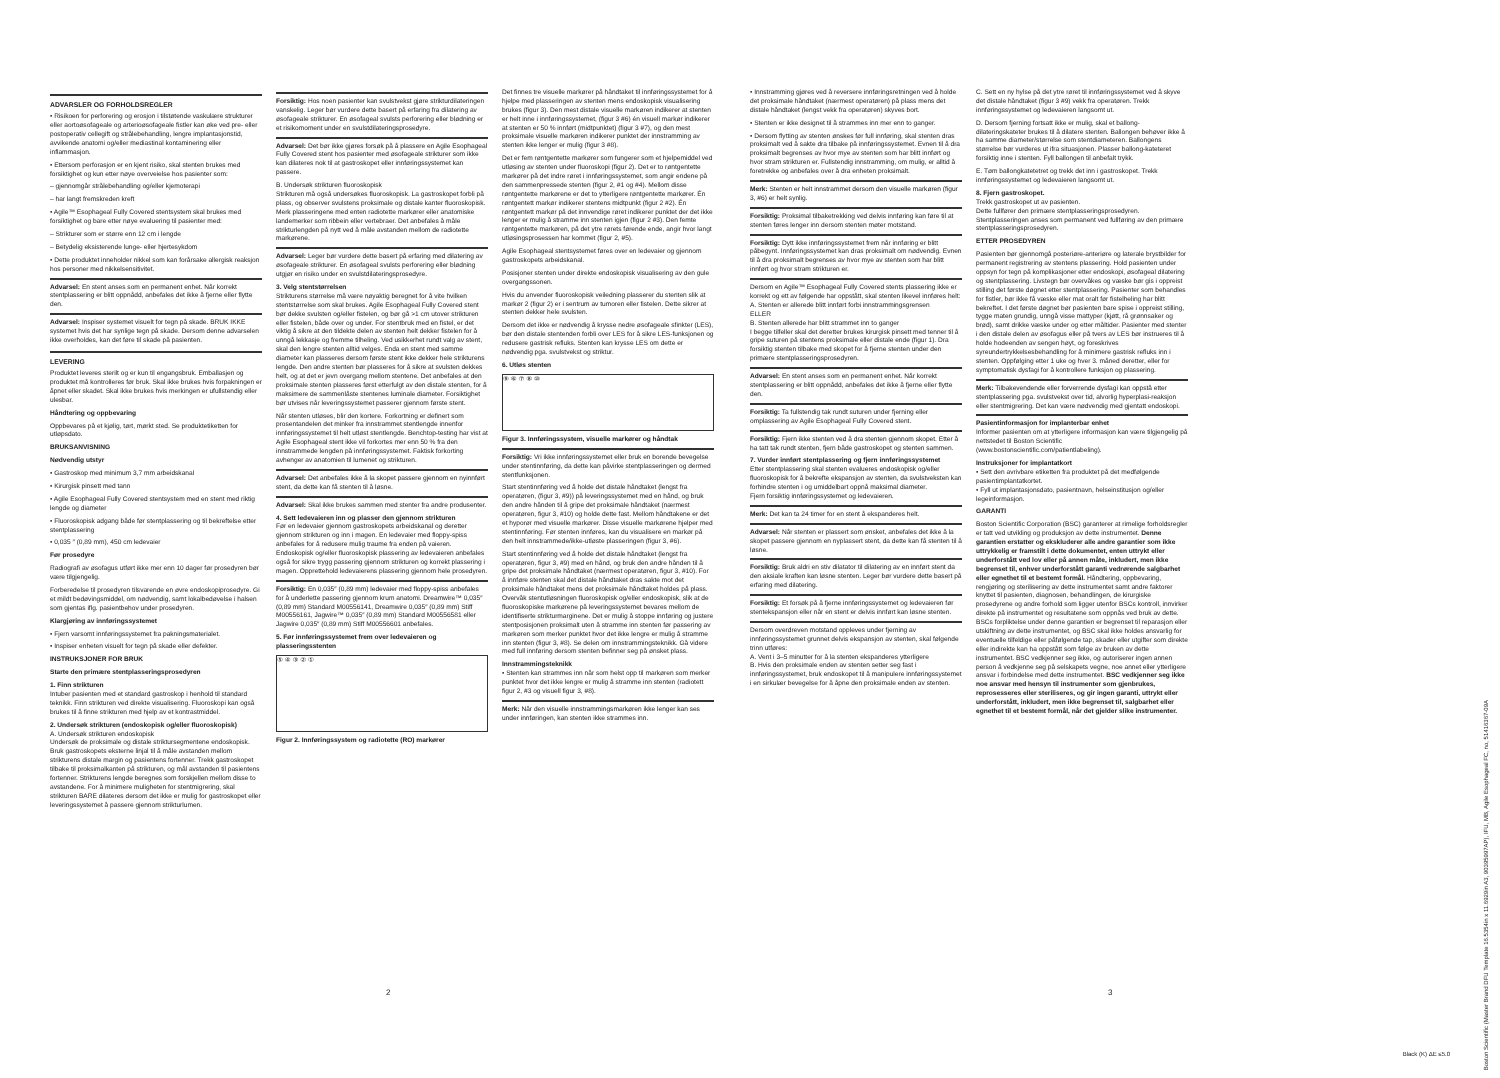ADVARSLER OG FORHOLDSREGLER
• Risikoen for perforering og erosjon i tilstøtende vaskulære strukturer eller aortoøsofageale og arterioøsofageale fistler kan øke ved pre- eller postoperativ cellegift og strålebehandling, lengre implantasjonstid, avvikende anatomi og/eller mediastinal kontaminering eller inflammasjon.
• Ettersom perforasjon er en kjent risiko, skal stenten brukes med forsiktighet og kun etter nøye overveielse hos pasienter som:
– gjennomgår strålebehandling og/eller kjemoterapi
– har langt fremskreden kreft
• Agile™ Esophageal Fully Covered stentsystem skal brukes med forsiktighet og bare etter nøye evaluering til pasienter med:
– Strikturer som er større enn 12 cm i lengde
– Betydelig eksisterende lunge- eller hjertesykdom
• Dette produktet inneholder nikkel som kan forårsake allergisk reaksjon hos personer med nikkelsensitivitet.
Advarsel: En stent anses som en permanent enhet. Når korrekt stentplassering er blitt oppnådd, anbefales det ikke å fjerne eller flytte den.
Advarsel: Inspiser systemet visuelt for tegn på skade. BRUK IKKE systemet hvis det har synlige tegn på skade. Dersom denne advarselen ikke overholdes, kan det føre til skade på pasienten.
LEVERING
Produktet leveres sterilt og er kun til engangsbruk. Emballasjen og produktet må kontrolleres før bruk. Skal ikke brukes hvis forpakningen er åpnet eller skadet. Skal ikke brukes hvis merkingen er ufullstendig eller ulesbar.
Håndtering og oppbevaring
Oppbevares på et kjølig, tørt, mørkt sted. Se produktetiketten for utløpsdato.
BRUKSANVISNING
Nødvendig utstyr
• Gastroskop med minimum 3,7 mm arbeidskanal
• Kirurgisk pinsett med tann
• Agile Esophageal Fully Covered stentsystem med en stent med riktig lengde og diameter
• Fluoroskopisk adgang både før stentplassering og til bekreftelse etter stentplassering
• 0,035 ″ (0,89 mm), 450 cm ledevaier
Før prosedyre
Radiografi av øsofagus utført ikke mer enn 10 dager før prosedyren bør være tilgjengelig.
Forberedelse til prosedyren tilsvarende en øvre endoskopiprosedyre. Gi et mildt bedøvingsmiddel, om nødvendig, samt lokalbedøvelse i halsen som gjentas iflg. pasientbehov under prosedyren.
Klargjøring av innføringssystemet
• Fjern varsomt innføringssystemet fra pakningsmaterialet.
• Inspiser enheten visuelt for tegn på skade eller defekter.
INSTRUKSJONER FOR BRUK
Starte den primære stentplasseringsprosedyren
1. Finn strikturen
Intuber pasienten med et standard gastroskop i henhold til standard teknikk. Finn strikturen ved direkte visualisering. Fluoroskopi kan også brukes til å finne strikturen med hjelp av et kontrastmiddel.
2. Undersøk strikturen (endoskopisk og/eller fluoroskopisk)
A. Undersøk strikturen endoskopisk
Undersøk de proksimale og distale striktursegmentene endoskopisk. Bruk gastroskopets eksterne linjal til å måle avstanden mellom strikturens distale margin og pasientens fortenner. Trekk gastroskopet tilbake til proksimalkanten på strikturen, og mål avstanden til pasientens fortenner. Strikturens lengde beregnes som forskjellen mellom disse to avstandene. For å minimere muligheten for stentmigrering, skal strikturen BARE dilateres dersom det ikke er mulig for gastroskopet eller leveringssystemet å passere gjennom strikturlumen.
Forsiktig: Hos noen pasienter kan svulstvekst gjøre strikturdilateringen vanskelig. Leger bør vurdere dette basert på erfaring fra dilatering av øsofageale strikturer. En øsofageal svulsts perforering eller blødning er et risikomoment under en svulstdilateringsprosedyre.
Advarsel: Det bør ikke gjøres forsøk på å plassere en Agile Esophageal Fully Covered stent hos pasienter med øsofageale strikturer som ikke kan dilateres nok til at gastroskopet eller innføringssystemet kan passere.
B. Undersøk strikturen fluoroskopisk
Strikturen må også undersøkes fluoroskopisk. La gastroskopet forbli på plass, og observer svulstens proksimale og distale kanter fluoroskopisk. Merk plasseringene med enten radiotette markører eller anatomiske landemerker som ribbein eller vertebraer. Det anbefales å måle strikturlengden på nytt ved å måle avstanden mellom de radiotette markørene.
Advarsel: Leger bør vurdere dette basert på erfaring med dilatering av øsofageale strikturer. En øsofageal svulsts perforering eller blødning utgjør en risiko under en svulstdilateringsprosedyre.
3. Velg stentstørrelsen
Strikturens størrelse må være nøyaktig beregnet for å vite hvilken stentstørrelse som skal brukes. Agile Esophageal Fully Covered stent bør dekke svulsten og/eller fistelen, og bør gå >1 cm utover strikturen eller fistelen, både over og under. For stentbruk med en fistel, er det viktig å sikre at den tildekte delen av stenten helt dekker fistelen for å unngå lekkasje og fremme tilheling. Ved usikkerhet rundt valg av stent, skal den lengre stenten alltid velges. Enda en stent med samme diameter kan plasseres dersom første stent ikke dekker hele strikturens lengde. Den andre stenten bør plasseres for å sikre at svulsten dekkes helt, og at det er jevn overgang mellom stentene. Det anbefales at den proksimale stenten plasseres først etterfulgt av den distale stenten, for å maksimere de sammenlåste stentenes luminale diameter. Forsiktighet bør utvises når leveringssystemet passerer gjennom første stent.
Når stenten utløses, blir den kortere. Forkortning er definert som prosentandelen det minker fra innstrammet stentlengde innenfor innføringssystemet til helt utløst stentlengde. Benchtop-testing har vist at Agile Esophageal stent ikke vil forkortes mer enn 50 % fra den innstrammede lengden på innføringssystemet. Faktisk forkorting avhenger av anatomien til lumenet og strikturen.
Advarsel: Det anbefales ikke å la skopet passere gjennom en nyinnført stent, da dette kan få stenten til å løsne.
Advarsel: Skal ikke brukes sammen med stenter fra andre produsenter.
4. Sett ledevaieren inn og plasser den gjennom strikturen
Før en ledevaier gjennom gastroskopets arbeidskanal og deretter gjennom strikturen og inn i magen. En ledevaier med floppy-spiss anbefales for å redusere mulig traume fra enden på vaieren. Endoskopisk og/eller fluoroskopisk plassering av ledevaieren anbefales også for sikre trygg passering gjennom strikturen og korrekt plassering i magen. Opprettehold ledevaierens plassering gjennom hele prosedyren.
Forsiktig: En 0,035″ (0,89 mm) ledevaier med floppy-spiss anbefales for å underlette passering gjennom krum anatomi. Dreamwire™ 0,035″ (0,89 mm) Standard M00556141, Dreamwire 0,035″ (0,89 mm) Stiff M00556161, Jagwire™ 0,035″ (0,89 mm) Standard M00556581 eller Jagwire 0,035″ (0,89 mm) Stiff M00556601 anbefales.
5. Før innføringssystemet frem over ledevaieren og plasseringsstenten
⑤ ④ ③ ② ①
Figur 2. Innføringssystem og radiotette (RO) markører
Det finnes tre visuelle markører på håndtaket til innføringssystemet for å hjelpe med plasseringen av stenten mens endoskopisk visualisering brukes (figur 3). Den mest distale visuelle markøren indikerer at stenten er helt inne i innføringssystemet, (figur 3 #6) én visuell markør indikerer at stenten er 50 % innført (midtpunktet) (figur 3 #7), og den mest proksimale visuelle markøren indikerer punktet der innstramming av stenten ikke lenger er mulig (figur 3 #8).
Det er fem røntgentette markører som fungerer som et hjelpemiddel ved utløsing av stenten under fluoroskopi (figur 2). Det er to røntgentette markører på det indre røret i innføringssystemet, som angir endene på den sammenpressede stenten (figur 2, #1 og #4). Mellom disse røntgentette markørene er det to ytterligere røntgentette markører. Én røntgentett markør indikerer stentens midtpunkt (figur 2 #2). Én røntgentett markør på det innvendige røret indikerer punktet der det ikke lenger er mulig å stramme inn stenten igjen (figur 2 #3). Den femte røntgentette markøren, på det ytre rørets førende ende, angir hvor langt utløsingsprosessen har kommet (figur 2, #5).
Agile Esophageal stentsystemet føres over en ledevaier og gjennom gastroskopets arbeidskanal.
Posisjoner stenten under direkte endoskopisk visualisering av den gule overgangssonen.
Hvis du anvender fluoroskopisk veiledning plasserer du stenten slik at markør 2 (figur 2) er i sentrum av tumoren eller fistelen. Dette sikrer at stenten dekker hele svulsten.
Dersom det ikke er nødvendig å krysse nedre øsofageale sfinkter (LES), bør den distale stentenden forbli over LES for å sikre LES-funksjonen og redusere gastrisk refluks. Stenten kan krysse LES om dette er nødvendig pga. svulstvekst og striktur.
6. Utløs stenten
⑨ ⑥ ⑦ ⑧ ⑩
Figur 3. Innføringssystem, visuelle markører og håndtak
Forsiktig: Vri ikke innføringssystemet eller bruk en borende bevegelse under stentinnføring, da dette kan påvirke stentplasseringen og dermed stentfunksjonen.
Start stentinnføring ved å holde det distale håndtaket (lengst fra operatøren, (figur 3, #9)) på leveringssystemet med en hånd, og bruk den andre hånden til å gripe det proksimale håndtaket (nærmest operatøren, figur 3, #10) og holde dette fast. Mellom håndtakene er det et hyporør med visuelle markører. Disse visuelle markørene hjelper med stentinnføring. Før stenten innføres, kan du visualisere en markør på den helt innstrammede/ikke-utløste plasseringen (figur 3, #6).
Start stentinnføring ved å holde det distale håndtaket (lengst fra operatøren, figur 3, #9) med en hånd, og bruk den andre hånden til å gripe det proksimale håndtaket (nærmest operatøren, figur 3, #10). For å innføre stenten skal det distale håndtaket dras sakte mot det proksimale håndtaket mens det proksimale håndtaket holdes på plass. Overvåk stentutløsningen fluoroskopisk og/eller endoskopisk, slik at de fluoroskopiske markørene på leveringssystemet bevares mellom de identifiserte strikturmarginene. Det er mulig å stoppe innføring og justere stentposisjonen proksimalt uten å stramme inn stenten før passering av markøren som merker punktet hvor det ikke lengre er mulig å stramme inn stenten (figur 3, #8). Se delen om innstrammingsteknikk. Gå videre med full innføring dersom stenten befinner seg på ønsket plass.
Innstrammingsteknikk
• Stenten kan strammes inn når som helst opp til markøren som merker punktet hvor det ikke lengre er mulig å stramme inn stenten (radiotett figur 2, #3 og visuell figur 3, #8).
Merk: Når den visuelle innstrammingsmarkøren ikke lenger kan ses under innføringen, kan stenten ikke strammes inn.
• Innstramming gjøres ved å reversere innføringsretningen ved å holde det proksimale håndtaket (nærmest operatøren) på plass mens det distale håndtaket (lengst vekk fra operatøren) skyves bort.
• Stenten er ikke designet til å strammes inn mer enn to ganger.
• Dersom flytting av stenten ønskes før full innføring, skal stenten dras proksimalt ved å sakte dra tilbake på innføringssystemet. Evnen til å dra proksimalt begrenses av hvor mye av stenten som har blitt innført og hvor stram strikturen er. Fullstendig innstramming, om mulig, er alltid å foretrekke og anbefales over å dra enheten proksimalt.
Merk: Stenten er helt innstrammet dersom den visuelle markøren (figur 3, #6) er helt synlig.
Forsiktig: Proksimal tilbaketrekking ved delvis innføring kan føre til at stenten føres lenger inn dersom stenten møter motstand.
Forsiktig: Dytt ikke innføringssystemet frem når innføring er blitt påbegynt. Innføringssystemet kan dras proksimalt om nødvendig. Evnen til å dra proksimalt begrenses av hvor mye av stenten som har blitt innført og hvor stram strikturen er.
Dersom en Agile™ Esophageal Fully Covered stents plassering ikke er korrekt og ett av følgende har oppstått, skal stenten likevel innføres helt:
A. Stenten er allerede blitt innført forbi innstrammingsgrensen
ELLER
B. Stenten allerede har blitt strammet inn to ganger
I begge tilfeller skal det deretter brukes kirurgisk pinsett med tenner til å gripe suturen på stentens proksimale eller distale ende (figur 1). Dra forsiktig stenten tilbake med skopet for å fjerne stenten under den primære stentplasseringsprosedyren.
Advarsel: En stent anses som en permanent enhet. Når korrekt stentplassering er blitt oppnådd, anbefales det ikke å fjerne eller flytte den.
Forsiktig: Ta fullstendig tak rundt suturen under fjerning eller omplassering av Agile Esophageal Fully Covered stent.
Forsiktig: Fjern ikke stenten ved å dra stenten gjennom skopet. Etter å ha tatt tak rundt stenten, fjern både gastroskopet og stenten sammen.
7. Vurder innført stentplassering og fjern innføringssystemet
Etter stentplassering skal stenten evalueres endoskopisk og/eller fluoroskopisk for å bekrefte ekspansjon av stenten, da svulstveksten kan forhindre stenten i og umiddelbart oppnå maksimal diameter.
Fjern forsiktig innføringssystemet og ledevaieren.
Merk: Det kan ta 24 timer for en stent å ekspanderes helt.
Advarsel: Når stenten er plassert som ønsket, anbefales det ikke å la skopet passere gjennom en nyplassert stent, da dette kan få stenten til å løsne.
Forsiktig: Bruk aldri en stiv dilatator til dilatering av en innført stent da den aksiale kraften kan løsne stenten. Leger bør vurdere dette basert på erfaring med dilatering.
Forsiktig: Et forsøk på å fjerne innføringssystemet og ledevaieren før stentekspansjon eller når en stent er delvis innført kan løsne stenten.
Dersom overdreven motstand oppleves under fjerning av innføringssystemet grunnet delvis ekspansjon av stenten, skal følgende trinn utføres:
A. Vent i 3–5 minutter for å la stenten ekspanderes ytterligere
B. Hvis den proksimale enden av stenten setter seg fast i innføringssystemet, bruk endoskopet til å manipulere innføringssystemet i en sirkulær bevegelse for å åpne den proksimale enden av stenten.
C. Sett en ny hylse på det ytre røret til innføringssystemet ved å skyve det distale håndtaket (figur 3 #9) vekk fra operatøren. Trekk innføringssystemet og ledevaieren langsomt ut.
D. Dersom fjerning fortsatt ikke er mulig, skal et ballong-dilateringskateter brukes til å dilatere stenten. Ballongen behøver ikke å ha samme diameter/størrelse som stentdiameteren. Ballongens størrelse bør vurderes ut ifra situasjonen. Plasser ballong-kateteret forsiktig inne i stenten. Fyll ballongen til anbefalt trykk.
E. Tøm ballongkatetetret og trekk det inn i gastroskopet. Trekk innføringssystemet og ledevaieren langsomt ut.
8. Fjern gastroskopet.
Trekk gastroskopet ut av pasienten.
Dette fullfører den primære stentplasseringsprosedyren. Stentplasseringen anses som permanent ved fullføring av den primære stentplasseringsprosedyren.
ETTER PROSEDYREN
Pasienten bør gjennomgå posteriøre-anteriøre og laterale brystbilder for permanent registrering av stentens plassering. Hold pasienten under oppsyn for tegn på komplikasjoner etter endoskopi, øsofageal dilatering og stentplassering. Livstegn bør overvåkes og væske bør gis i oppreist stilling det første døgnet etter stentplassering. Pasienter som behandles for fistler, bør ikke få væske eller mat oralt før fistelheling har blitt bekreftet. I det første døgnet bør pasienten bare spise i oppreist stilling, tygge maten grundig, unngå visse mattyper (kjøtt, rå grønnsaker og brød), samt drikke væske under og etter måltider. Pasienter med stenter i den distale delen av øsofagus eller på tvers av LES bør instrueres til å holde hodeenden av sengen høyt, og foreskrives syreundertrykkelsesbehandling for å minimere gastrisk refluks inn i stenten. Oppfølging etter 1 uke og hver 3. måned deretter, eller for symptomatisk dysfagi for å kontrollere funksjon og plassering.
Merk: Tilbakevendende eller forverrende dysfagi kan oppstå etter stentplassering pga. svulstvekst over tid, alvorlig hyperplasi-reaksjon eller stentmigrering. Det kan være nødvendig med gjentatt endoskopi.
Pasientinformasjon for implanterbar enhet
Informer pasienten om at ytterligere informasjon kan være tilgjengelig på nettstedet til Boston Scientific (www.bostonscientific.com/patientlabeling).
Instruksjoner for implantatkort
• Sett den avrivbare etiketten fra produktet på det medfølgende pasientimplantatkortet.
• Fyll ut implantasjonsdato, pasientnavn, helseinstitusjon og/eller legeinformasjon.
GARANTI
Boston Scientific Corporation (BSC) garanterer at rimelige forholdsregler er tatt ved utvikling og produksjon av dette instrumentet. Denne garantien erstatter og ekskluderer alle andre garantier som ikke uttrykkelig er framstilt i dette dokumentet, enten uttrykt eller underforstått ved lov eller på annen måte, inkludert, men ikke begrenset til, enhver underforstått garanti vedrørende salgbarhet eller egnethet til et bestemt formål. Håndtering, oppbevaring, rengjøring og sterilisering av dette instrumentet samt andre faktorer knyttet til pasienten, diagnosen, behandlingen, de kirurgiske prosedyrene og andre forhold som ligger utenfor BSCs kontroll, innvirker direkte på instrumentet og resultatene som oppnås ved bruk av dette. BSCs forpliktelse under denne garantien er begrenset til reparasjon eller utskiftning av dette instrumentet, og BSC skal ikke holdes ansvarlig for eventuelle tilfeldige eller påfølgende tap, skader eller utgifter som direkte eller indirekte kan ha oppstått som følge av bruken av dette instrumentet. BSC vedkjenner seg ikke, og autoriserer ingen annen person å vedkjenne seg på selskapets vegne, noe annet eller ytterligere ansvar i forbindelse med dette instrumentet. BSC vedkjenner seg ikke noe ansvar med hensyn til instrumenter som gjenbrukes, reprosesseres eller steriliseres, og gir ingen garanti, uttrykt eller underforstått, inkludert, men ikke begrenset til, salgbarhet eller egnethet til et bestemt formål, når det gjelder slike instrumenter.
2 3
Boston Scientific (Master Brand DFU Template 16.5354in x 11.6929in A3, 90395997AP), IFU, MB, Agile Esophageal FC, no, 51416367-09A
Black (K) ΔE ≤5.0